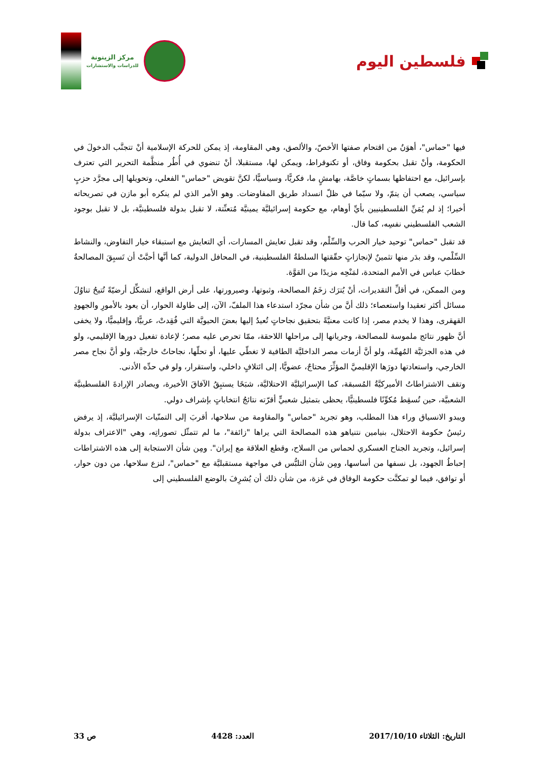مركز الزيتونة
للدراسات والاستشارات
فلسطين اليوم
فيها "حماس"، أهوَنُ من اقتحام صفتها الأخصّ، والألصق، وهي المقاومة، إذ يمكن للحركة الإسلامية أنْ تتجنَّب الدخولَ في الحكومة، وأنْ تقبل بحكومة وفاق، أو تكنوقراط، ويمكن لها، مستقبلا، أنْ تنضوي في أُطُر منظَّمة التحرير التي تعترف بإسرائيل، مع احتفاظها بسماتٍ خاصَّة، بهامشٍ ما، فكريًّا، وسياسيًّا، لكنَّ تقويض "حماس" الفعلي، وتحويلها إلى مجرَّد حزبٍ سياسي، يصعب أن يتمّ، ولا سيّما في ظلّ انسداد طريق المفاوضات. وهو الأمر الذي لم ينكره أبو مازن في تصريحاته أخيرا؛ إذ لم يُمَنِّ الفلسطينيين بأيِّ أوهام، مع حكومة إسرائيليَّة يمينيَّة مُتعنِّتة، لا تقبل بدولة فلسطينيَّة، بل لا تقبل بوجود الشعب الفلسطيني نفسِه، كما قال.
قد تقبل "حماس" توحيد خيار الحرب والسِّلْم، وقد تقبل تعايش المسارات، أي التعايش مع استبقاء خيار التفاوض، والنشاط السِّلْمي، وقد بدَر منها تثمينٌ لإنجازاتٍ حقّقتها السلطةُ الفلسطينية، في المحافل الدولية، كما أنَّها أحبَّتْ أن تَسبِقَ المصالحةُ خطابَ عباس في الأمم المتحدة، لمَنْحِه مزيدًا من القوَّة.
ومن الممكن، في أقلِّ التقديرات، أنْ يُترَك زخَمُ المصالحة، وثبوتها، وصيرورتها، على أرض الواقع، لتشكِّل أرضيّةً تُتيحُ تناوُلَ مسائل أكثر تعقيدا واستعصاء؛ ذلك أنَّ من شأن مجرّد استدعاء هذا الملفّ، الآن، إلى طاولة الحوار، أن يعود بالأمورِ والجهودِ القهقرى، وهذا لا يخدم مصر، إذا كانت معنيَّةً بتحقيق نجاحاتٍ تُعيدُ إليها بعضَ الحيويَّة التي فُقِدتْ، عربيًّا، وإقليميًّا، ولا يخفى أنَّ ظهور نتائج ملموسة للمصالحة، وجريانها إلى مراحلها اللاحقة، ممّا تحرص عليه مصر؛ لإعادة تفعيل دورها الإقليمي، ولو في هذه الجزئيَّة المُهمِّة، ولو أنَّ أزمات مصر الداخليَّة الطافية لا تغطّي عليها، أو تحلّها، نجاحاتٌ خارجيَّة، ولو أنَّ نجاح مصر الخارجي، واستعادتها دورَها الإقليميَّ المؤثِّرَ محتاجٌ، عضويًّا، إلى ائتلافٍ داخلي، واستقرار، ولو في حدِّه الأدنى.
وتقف الاشتراطاتُ الأميركيَّةُ المُسبقة، كما الإسرائيليَّة الاحتلاليَّة، شبَحًا يستبِقُ الآفاقَ الأخيرة، ويصادر الإرادةَ الفلسطينيَّة الشعبيَّة، حين تُسقِط مُكوِّنًا فلسطينيًّا، يحظى بتمثيل شعبيٍّ أقرّته نتائجُ انتخاباتٍ بإشراف دولي.
ويبدو الانسياق وراء هذا المطلب، وهو تجريد "حماس" والمقاومة من سلاحها، أقربَ إلى التمنّيات الإسرائيليَّة، إذ يرفض رئيسُ حكومة الاحتلال، بنيامين نتنياهو هذه المصالحةَ التي يراها "زائفة"، ما لم تتمثّل تصوراتِه، وهي "الاعتراف بدولة إسرائيل، وتجريد الجناح العسكري لحماس من السلاح، وقطع العلاقة مع إيران". ومِن شأن الاستجابة إلى هذه الاشتراطات إحباطُ الجهود، بل نسفها من أساسها، ومِن شأن التلبُّس في مواجهة مستقبليَّة مع "حماس"، لنزع سلاحها، من دون حوار، أو توافق، فيما لو تمكنَّت حكومة الوفاق في غزة، من شأن ذلك أن يُشرِفَ بالوضع الفلسطيني إلى
التاريخ: الثلاثاء 2017/10/10 العدد: 4428 ص 33